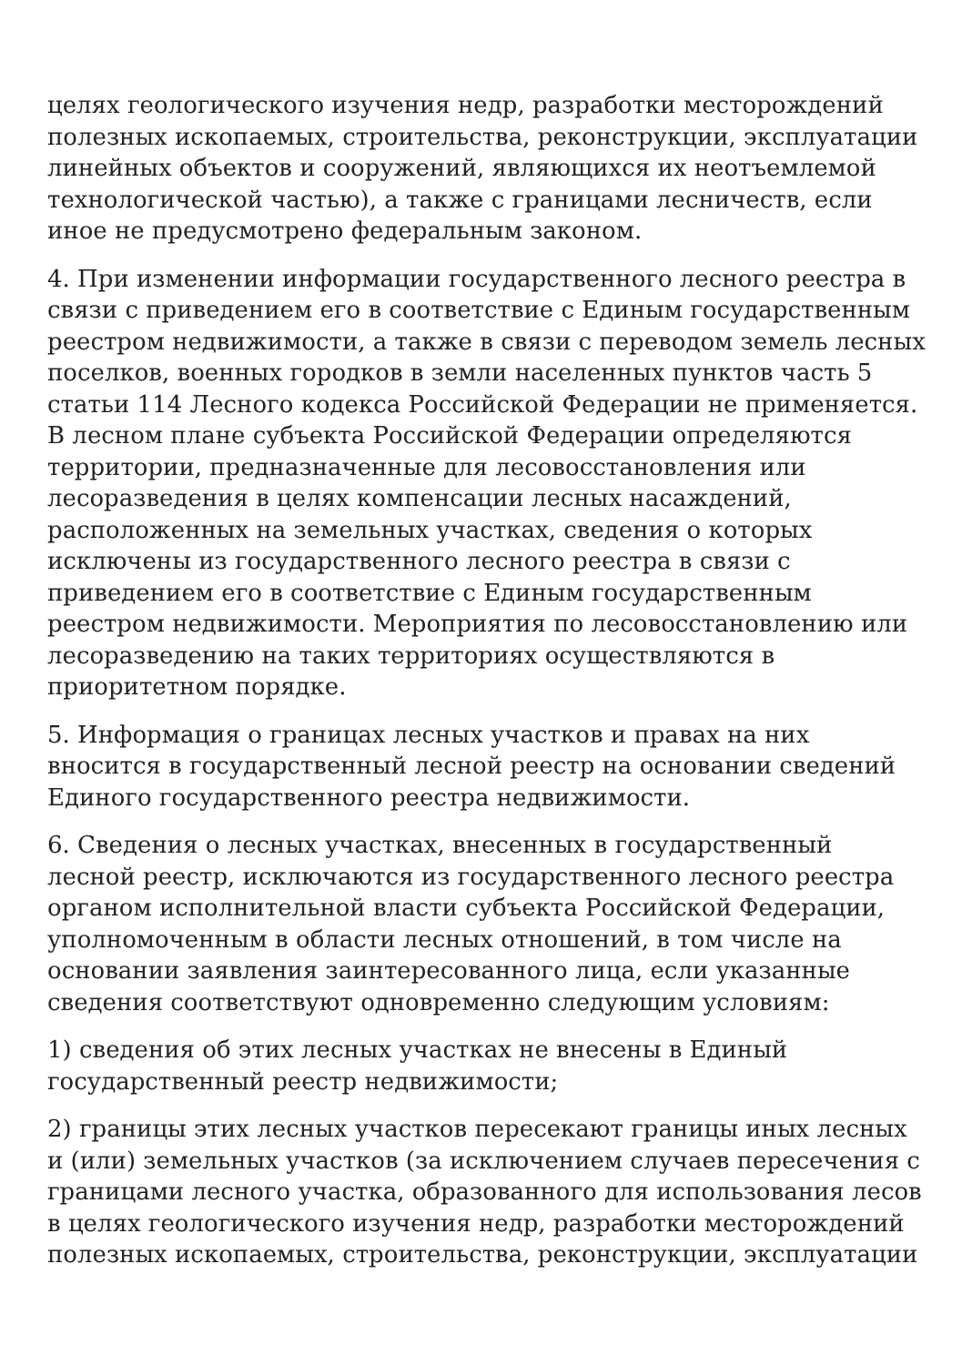целях геологического изучения недр, разработки месторождений полезных ископаемых, строительства, реконструкции, эксплуатации линейных объектов и сооружений, являющихся их неотъемлемой технологической частью), а также с границами лесничеств, если иное не предусмотрено федеральным законом.
4. При изменении информации государственного лесного реестра в связи с приведением его в соответствие с Единым государственным реестром недвижимости, а также в связи с переводом земель лесных поселков, военных городков в земли населенных пунктов часть 5 статьи 114 Лесного кодекса Российской Федерации не применяется. В лесном плане субъекта Российской Федерации определяются территории, предназначенные для лесовосстановления или лесоразведения в целях компенсации лесных насаждений, расположенных на земельных участках, сведения о которых исключены из государственного лесного реестра в связи с приведением его в соответствие с Единым государственным реестром недвижимости. Мероприятия по лесовосстановлению или лесоразведению на таких территориях осуществляются в приоритетном порядке.
5. Информация о границах лесных участков и правах на них вносится в государственный лесной реестр на основании сведений Единого государственного реестра недвижимости.
6. Сведения о лесных участках, внесенных в государственный лесной реестр, исключаются из государственного лесного реестра органом исполнительной власти субъекта Российской Федерации, уполномоченным в области лесных отношений, в том числе на основании заявления заинтересованного лица, если указанные сведения соответствуют одновременно следующим условиям:
1) сведения об этих лесных участках не внесены в Единый государственный реестр недвижимости;
2) границы этих лесных участков пересекают границы иных лесных и (или) земельных участков (за исключением случаев пересечения с границами лесного участка, образованного для использования лесов в целях геологического изучения недр, разработки месторождений полезных ископаемых, строительства, реконструкции, эксплуатации